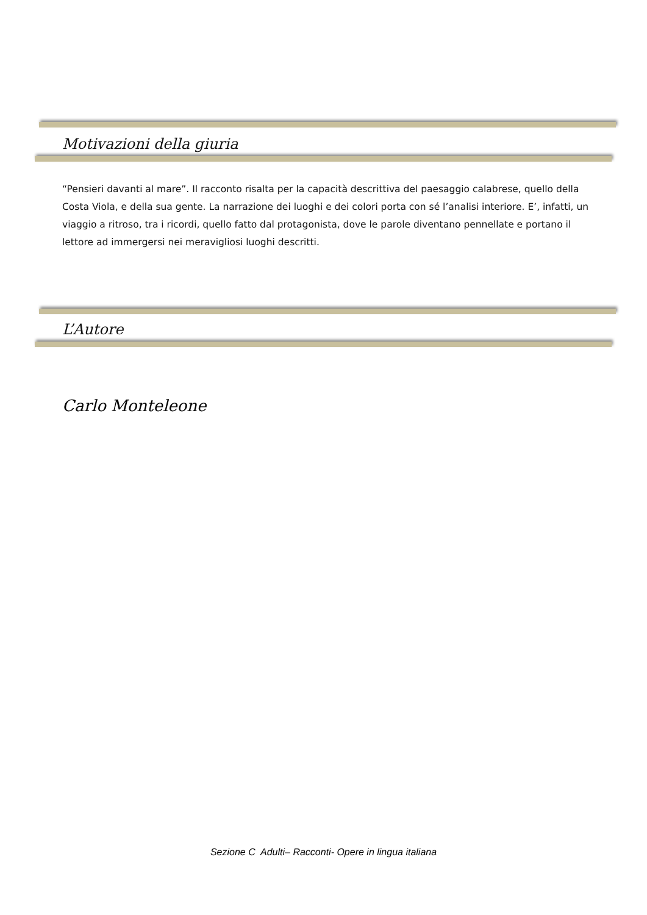Motivazioni della giuria
“Pensieri davanti al mare”. Il racconto risalta per la capacità descrittiva del paesaggio calabrese, quello della Costa Viola, e della sua gente. La narrazione dei luoghi e dei colori porta con sé l’analisi interiore. E’, infatti, un viaggio a ritroso, tra i ricordi, quello fatto dal protagonista, dove le parole diventano pennellate e portano il lettore ad immergersi nei meravigliosi luoghi descritti.
L’Autore
Carlo Monteleone
Sezione C Adulti– Racconti- Opere in lingua italiana